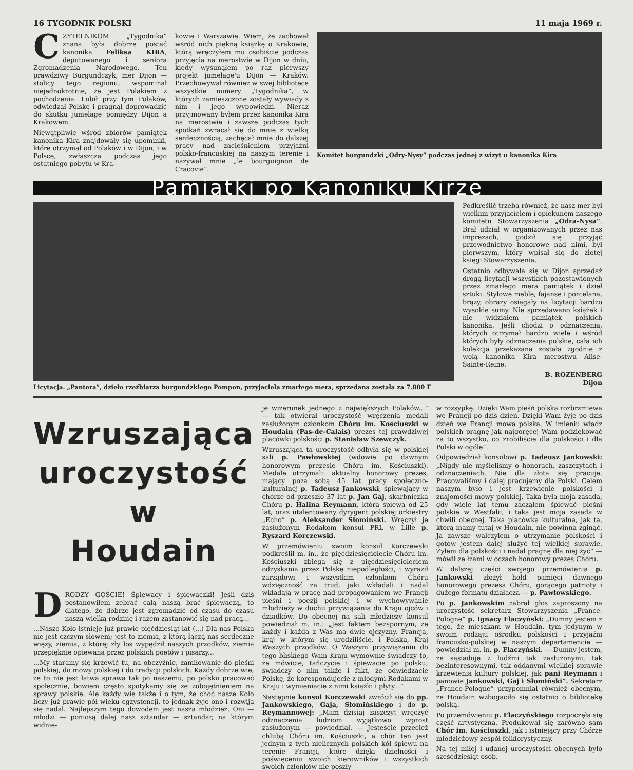16 TYGODNIK POLSKI 11 maja 1969 r.
CZYTELNIKOM „Tygodnika” znana była dobrze postać kanonika Feliksa KIRA, deputowanego i seniora Zgromadzenia Narodowego. Ten prawdziwy Burgundczyk, mer Dijon — stolicy tego regionu, wspominał niejednokrotnie, że jest Polakiem z pochodzenia. Lubił przy tym Polaków, odwiedzał Polskę i pragnął doprowadzić do skutku jumelage pomiędzy Dijon a Krakowem.
Niewątpliwie wśród zbiorów pamiątek kanonika Kira znajdowały się upominki, które otrzymał od Polaków i w Dijon, i w Polsce, zwłaszcza podczas jego ostatniego pobytu w Kra-
kowie i Warszawie. Wiem, że zachował wśród nich piękną książkę o Krakowie, którą wręczyłem mu osobiście podczas przyjęcia na merostwie w Dijon w dniu, kiedy wysunąłem po raz pierwszy projekt jumelage'u Dijon — Kraków. Przechowywał również w swej bibliotece wszystkie numery „Tygodnika”, w których zamieszczone zostały wywiady z nim i jego wypowiedzi. Nieraz przyjmowany byłem przez kanonika Kira na merostwie i zawsze podczas tych spotkań zwracał się do mnie z wielką serdecznością, zachęcał mnie do dalszej pracy nad zacieśnieniem przyjaźni polsko-francuskiej na naszym terenie i nazywał mnie „le bourguignon de Cracovie”.
Komitet burgundzki „Odry-Nysy” podczas jednej z wizyt u kanonika Kira
Pamiątki po Kanoniku Kirze
Licytacja. „Pantera”, dzieło rzeźbiarza burgundzkiego Pompon, przyjaciela zmarłego mera, sprzedana została za 7.800 F
Podkreślić trzeba również, że nasz mer był wielkim przyjacielem i opiekunem naszego komitetu Stowarzyszenia „Odra-Nysa”. Brał udział w organizowanych przez nas imprezach, godził się przyjąć przewodnictwo honorowe nad nimi, był pierwszym, który wpisał się do złotej księgi Stowarzyszenia.
Ostatnio odbywała się w Dijon sprzedaż drogą licytacji wszystkich pozostawionych przez zmarłego mera pamiątek i dzieł sztuki. Stylowe meble, fajanse i porcelana, brązy, obrazy osiągały na licytacji bardzo wysokie sumy. Nie sprzedawano książek i nie widziałem pamiątek polskich kanonika. Jeśli chodzi o odznaczenia, których otrzymał bardzo wiele i wśród których były odznaczenia polskie, cała ich kolekcja przekazana została zgodnie z wolą kanonika Kira merostwu Alise-Sainte-Reine.
B. ROZENBERG
Dijon
Wzruszająca
uroczystość
w
Houdain
DRODZY GOŚCIE! Śpiewacy i śpiewaczki! Jeśli dziś postanowiłem zebrać całą naszą brać śpiewaczą, to dlatego, że dobrze jest zgromadzić od czasu do czasu naszą wielką rodzinę i razem zastanowić się nad pracą...
...Nasze Koło istnieje już prawie pięćdziesiąt lat (...) Dla nas Polska nie jest czczym słowem; jest to ziemia, z którą łączą nas serdeczne więzy, ziemia, z której zły los wypędził naszych przodków, ziemia przepięknie opiewana przez polskich poetów i pisarzy...
...My staramy się krzewić tu, na obczyźnie, zamiłowanie do pieśni polskiej, do mowy polskiej i do tradycji polskich. Każdy dobrze wie, że to nie jest łatwa sprawa tak po naszemu, po polsku pracować społecznie, bowiem często spotykamy się ze zobojętnieniem na sprawy polskie. Ale każdy wie także i o tym, że choć nasze Koło liczy już prawie pół wieku egzystencji, to jednak żyje ono i rozwija się nadal. Najlepszym tego dowodem jest nasza młodzież. Oni — młodzi — poniosą dalej nasz sztandar — sztandar, na którym widnie-
je wizerunek jednego z największych Polaków...” — tak otwierał uroczystość wręczenia medali zasłużonym członkom Chóru im. Kościuszki w Houdain (Pas-de-Calais) prezes tej prawdziwej placówki polskości p. Stanisław Szewczyk.
Wzruszająca ta uroczystość odbyła się w polskiej sali p. Pawłowskiej (wdowie po dawnym honorowym prezesie Chóru im. Kościuszki). Medale otrzymali: aktualny honorowy prezes, mający poza sobą 45 lat pracy społeczno-kulturalnej p. Tadeusz Jankowski, śpiewający w chórze od przeszło 37 lat p. Jan Gaj, skarbniczka Chóru p. Halina Reymann, która śpiewa od 25 lat, oraz utalentowany dyrygent polskiej orkiestry „Echo” p. Aleksander Słomiński. Wręczył je zasłużonym Rodakom konsul PRL w Lille p. Ryszard Korczewski.
W przemówieniu swoim konsul Korczewski podkreślił m. in., że pięćdziesięciolecie Chóru im. Kościuszki zbiega się z pięćdziesięcioleciem odzyskania przez Polskę niepodległości, i wyraził zarządowi i wszystkim członkom Chóru wdzięczność za trud, jaki wkładali i nadal wkładają w pracę nad propagowaniem we Francji pieśni i poezji polskiej i w wychowywanie młodzieży w duchu przywiązania do Kraju ojców i dziadków. Do obecnej na sali młodzieży konsul powiedział m. in.: „Jest faktem bezspornym, że każdy i każda z Was ma dwie ojczyzny. Francja, kraj w którym się urodziliście, i Polska, Kraj Waszych przodków. O Waszym przywiązaniu do tego bliskiego Wam Kraju wymownie świadczy to, że mówicie, tańczycie i śpiewacie po polsku; świadczy o nim także i fakt, że odwiedzacie Polskę, że korespondujecie z młodymi Rodakami w Kraju i wymieniacie z nimi książki i płyty...”
Następnie konsul Korczewski zwrócił się do pp. Jankowskiego, Gaja, Słomińskiego i do p. Reymannowej: „Mam dzisiaj zaszczyt wręczyć odznaczenia ludziom wyjątkowo wprost zasłużonym — powiedział. — Jesteście przecież chlubą Chóru im. Kościuszki, a chór ten jest jednym z tych nielicznych polskich kół śpiewu na terenie Francji, które dzięki dzielności i poświęceniu swoich kierowników i wszystkich swoich członków nie poszły
w rozsypkę. Dzięki Wam pieśń polska rozbrzmiewa we Francji po dziś dzień. Dzięki Wam żyje po dziś dzień we Francji mowa polska. W imieniu władz polskich pragnę jak najgoręcej Wam podziękować za to wszystko, co zrobiliście dla polskości i dla Polski w ogóle”.
Odpowiedział konsulowi p. Tadeusz Jankowski: „Nigdy nie myśleliśmy o honorach, zaszczytach i odznaczeniach. Nie dla złota się pracuje. Pracowaliśmy i dalej pracujemy dla Polski. Celem naszym było i jest krzewienie polskości i znajomości mowy polskiej. Taka była moja zasada, gdy wiele lat temu zacząłem śpiewać pieśni polskie w Westfalii, i taka jest moja zasada w chwili obecnej. Taka placówka kulturalna, jak ta, którą mamy tutaj w Houdain, nie powinna zginąć. Ja zawsze walczyłem o utrzymanie polskości i gotów jestem dalej służyć tej wielkiej sprawie. Żyłem dla polskości i nadal pragnę dla niej żyć” — mówił ze łzami w oczach honorowy prezes Chóru.
W dalszej części swojego przemówienia p. Jankowski złożył hołd pamięci dawnego honorowego prezesa Chóru, gorącego patrioty i dużego formatu działacza — p. Pawłowskiego.
Po p. Jankowskim zabrał głos zaproszony na uroczystość sekretarz Stowarzyszenia „France-Pologne” p. Ignacy Flaczyński: „Dumny jestem z tego, że mieszkam w Houdain, tym jedynym w swoim rodzaju ośrodku polskości i przyjaźni francusko-polskiej w naszym departamencie — powiedział m. in. p. Flaczyński. — Dumny jestem, że sąsiaduję z ludźmi tak zasłużonymi, tak bezinteresownymi, tak oddanymi wielkiej sprawie krzewienia kultury polskiej, jak pani Reymann i panowie Jankowski, Gaj i Słomiński”. Sekretarz „France-Pologne” przypomniał również obecnym, że Houdain wzbogaciło się ostatnio o bibliotekę polską.
Po przemówieniu p. Flaczyńskiego rozpoczęła się część artystyczna. Produkował się zarówno sam Chór im. Kościuszki, jak i istniejący przy Chórze młodzieżowy zespół folklorystyczny.
Na tej miłej i udanej uroczystości obecnych było sześćdziesiąt osób.